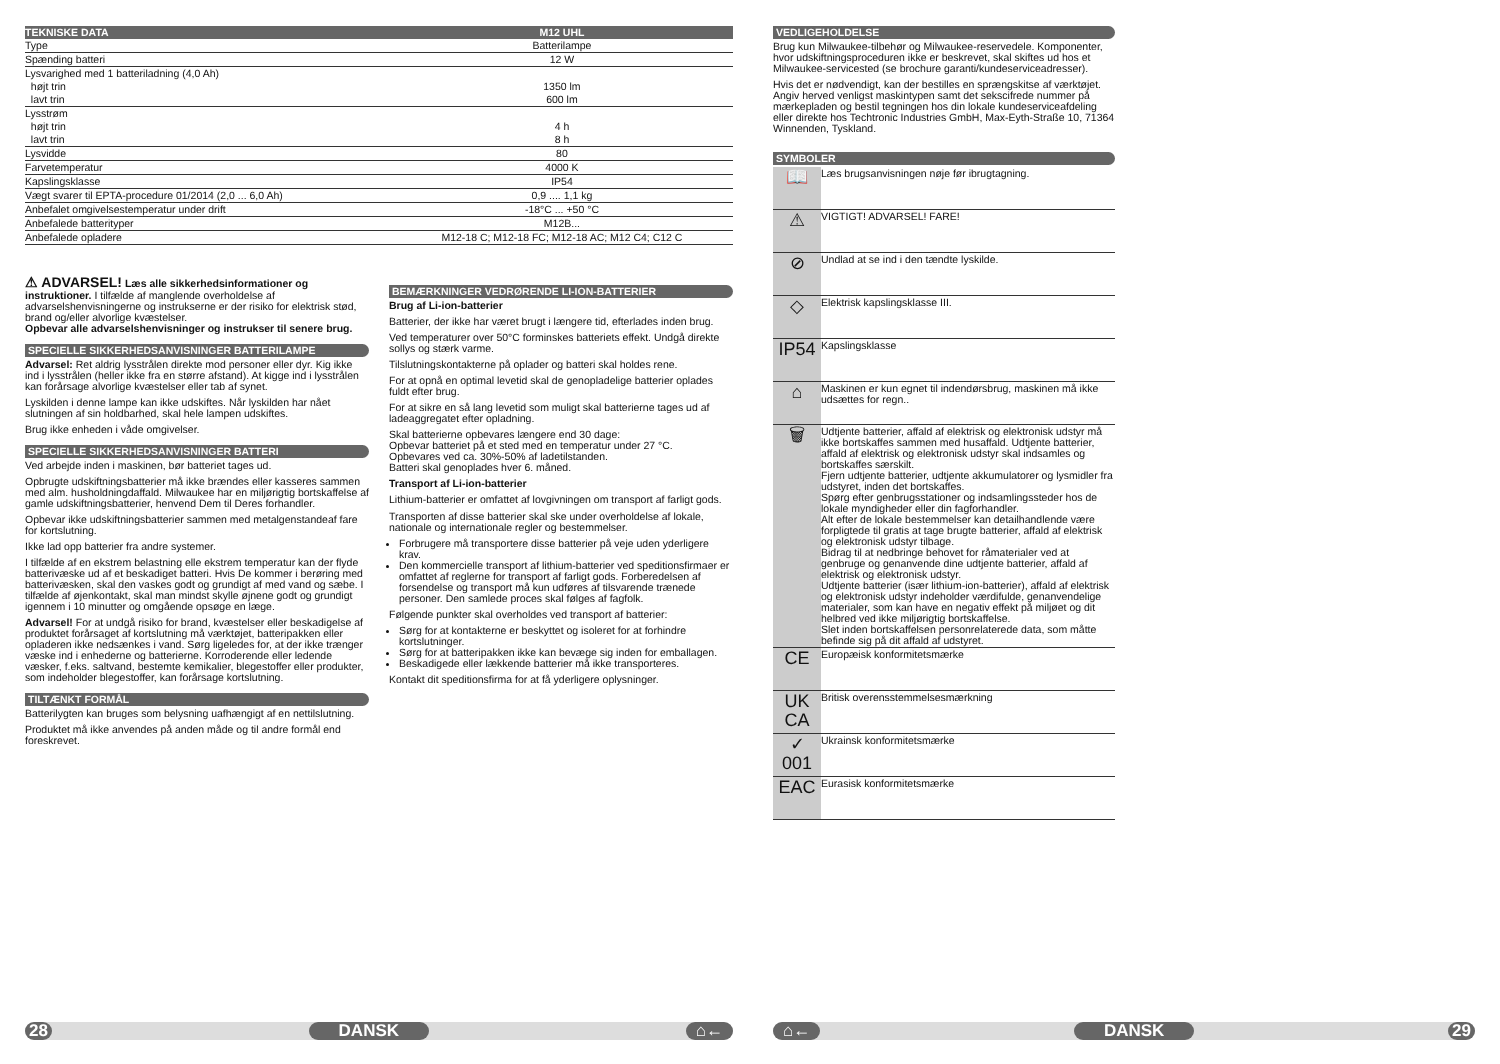| TEKNISKE DATA | M12 UHL |
| --- | --- |
| Type | Batterilampe |
| Spænding batteri | 12 W |
| Lysvarighed med 1 batteriladning (4,0 Ah) | |
| højt trin | 1350 lm |
| lavt trin | 600 lm |
| Lysstrøm | |
| højt trin | 4 h |
| lavt trin | 8 h |
| Lysvidde | 80 |
| Farvetemperatur | 4000 K |
| Kapslingsklasse | IP54 |
| Vægt svarer til EPTA-procedure 01/2014 (2,0 ... 6,0 Ah) | 0,9 .... 1,1 kg |
| Anbefalet omgivelsestemperatur under drift | -18°C ... +50 °C |
| Anbefalede batterityper | M12B... |
| Anbefalede opladere | M12-18 C; M12-18 FC; M12-18 AC; M12 C4; C12 C |
⚠ ADVARSEL! Læs alle sikkerhedsinformationer og instruktioner. I tilfælde af manglende overholdelse af advarselshenvisningerne og instrukserne er der risiko for elektrisk stød, brand og/eller alvorlige kvæstelser.
Opbevar alle advarselshenvisninger og instrukser til senere brug.
SPECIELLE SIKKERHEDSANVISNINGER BATTERILAMPE
Advarsel: Ret aldrig lysstrålen direkte mod personer eller dyr. Kig ikke ind i lysstrålen (heller ikke fra en større afstand). At kigge ind i lysstrålen kan forårsage alvorlige kvæstelser eller tab af synet.
Lyskilden i denne lampe kan ikke udskiftes. Når lyskilden har nået slutningen af sin holdbarhed, skal hele lampen udskiftes.
Brug ikke enheden i våde omgivelser.
SPECIELLE SIKKERHEDSANVISNINGER BATTERI
Ved arbejde inden i maskinen, bør batteriet tages ud.
Opbrugte udskiftningsbatterier må ikke brændes eller kasseres sammen med alm. husholdningdaffald. Milwaukee har en miljørigtig bortskaffelse af gamle udskiftningsbatterier, henvend Dem til Deres forhandler.
Opbevar ikke udskiftningsbatterier sammen med metalgenstandeaf fare for kortslutning.
Ikke lad opp batterier fra andre systemer.
I tilfælde af en ekstrem belastning elle ekstrem temperatur kan der flyde batterivæske ud af et beskadiget batteri. Hvis De kommer i berøring med batterivæsken, skal den vaskes godt og grundigt af med vand og sæbe. I tilfælde af øjenkontakt, skal man mindst skylle øjnene godt og grundigt igennem i 10 minutter og omgående opsøge en læge.
Advarsel! For at undgå risiko for brand, kvæstelser eller beskadigelse af produktet forårsaget af kortslutning må værktøjet, batteripakken eller opladeren ikke nedsænkes i vand. Sørg ligeledes for, at der ikke trænger væske ind i enhederne og batterierne. Korroderende eller ledende væsker, f.eks. saltvand, bestemte kemikalier, blegestoffer eller produkter, som indeholder blegestoffer, kan forårsage kortslutning.
TILTÆNKT FORMÅL
Batterilygten kan bruges som belysning uafhængigt af en nettilslutning.
Produktet må ikke anvendes på anden måde og til andre formål end foreskrevet.
BEMÆRKNINGER VEDRØRENDE LI-ION-BATTERIER
Brug af Li-ion-batterier
Batterier, der ikke har været brugt i længere tid, efterlades inden brug.
Ved temperaturer over 50°C forminskes batteriets effekt. Undgå direkte sollys og stærk varme.
Tilslutningskontakterne på oplader og batteri skal holdes rene.
For at opnå en optimal levetid skal de genopladelige batterier oplades fuldt efter brug.
For at sikre en så lang levetid som muligt skal batterierne tages ud af ladeaggregatet efter opladning.
Skal batterierne opbevares længere end 30 dage:
Opbevar batteriet på et sted med en temperatur under 27 °C.
Opbevares ved ca. 30%-50% af ladetilstanden.
Batteri skal genoplades hver 6. måned.
Transport af Li-ion-batterier
Lithium-batterier er omfattet af lovgivningen om transport af farligt gods.
Transporten af disse batterier skal ske under overholdelse af lokale, nationale og internationale regler og bestemmelser.
Forbrugere må transportere disse batterier på veje uden yderligere krav.
Den kommercielle transport af lithium-batterier ved speditionsfirmaer er omfattet af reglerne for transport af farligt gods. Forberedelsen af forsendelse og transport må kun udføres af tilsvarende trænede personer. Den samlede proces skal følges af fagfolk.
Følgende punkter skal overholdes ved transport af batterier:
Sørg for at kontakterne er beskyttet og isoleret for at forhindre kortslutninger.
Sørg for at batteripakken ikke kan bevæge sig inden for emballagen.
Beskadigede eller lækkende batterier må ikke transporteres.
Kontakt dit speditionsfirma for at få yderligere oplysninger.
VEDLIGEHOLDELSE
Brug kun Milwaukee-tilbehør og Milwaukee-reservedele. Komponenter, hvor udskiftningsproceduren ikke er beskrevet, skal skiftes ud hos et Milwaukee-servicested (se brochure garanti/kundeserviceadresser).
Hvis det er nødvendigt, kan der bestilles en sprængskitse af værktøjet. Angiv herved venligst maskintypen samt det sekscifrede nummer på mærkepladen og bestil tegningen hos din lokale kundeserviceafdeling eller direkte hos Techtronic Industries GmbH, Max-Eyth-Straße 10, 71364 Winnenden, Tyskland.
SYMBOLER
| 📖 | Læs brugsanvisningen nøje før ibrugtagning. |
| ⚠ | VIGTIGT! ADVARSEL! FARE! |
| ⊘ | Undlad at se ind i den tændte lyskilde. |
| ◇ | Elektrisk kapslingsklasse III. |
| IP54 | Kapslingsklasse |
| ⌂ | Maskinen er kun egnet til indendørsbrug, maskinen må ikke udsættes for regn.. |
| 🗑 | Udtjente batterier, affald af elektrisk og elektronisk udstyr må ikke bortskaffes sammen med husaffald. Udtjente batterier, affald af elektrisk og elektronisk udstyr skal indsamles og bortskaffes særskilt. Fjern udtjente batterier, udtjente akkumulatorer og lysmidler fra udstyret, inden det bortskaffes. Spørg efter genbrugsstationer og indsamlingssteder hos de lokale myndigheder eller din fagforhandler. Alt efter de lokale bestemmelser kan detailhandlende være forpligtede til gratis at tage brugte batterier, affald af elektrisk og elektronisk udstyr tilbage. Bidrag til at nedbringe behovet for råmaterialer ved at genbruge og genanvende dine udtjente batterier, affald af elektrisk og elektronisk udstyr. Udtjente batterier (især lithium-ion-batterier), affald af elektrisk og elektronisk udstyr indeholder værdifulde, genanvendelige materialer, som kan have en negativ effekt på miljøet og dit helbred ved ikke miljørigtig bortskaffelse. Slet inden bortskaffelsen personrelaterede data, som måtte befinde sig på dit affald af udstyret. |
| CE | Europæisk konformitetsmærke |
| UK CA | Britisk overensstemmelsesmærkning |
| ✓ 001 | Ukrainsk konformitetsmærke |
| EAC | Eurasisk konformitetsmærke |
28 DANSK ⌂← ⌂← DANSK 29